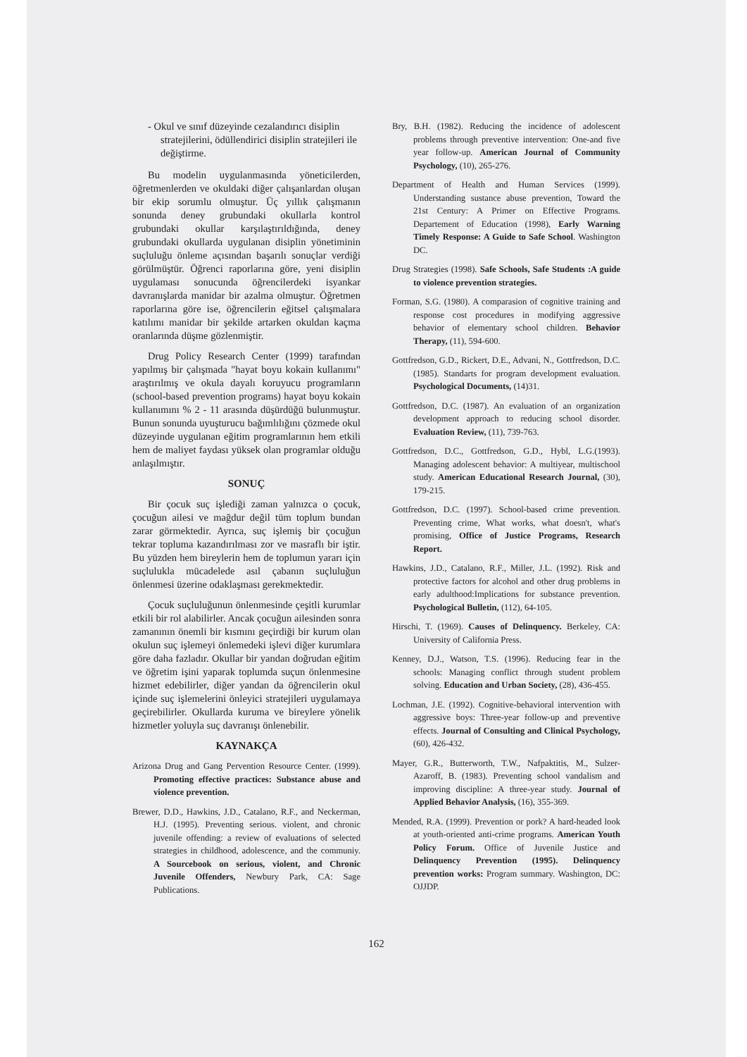- Okul ve sınıf düzeyinde cezalandırıcı disiplin stratejilerini, ödüllendirici disiplin stratejileri ile değiştirme.
Bu modelin uygulanmasında yöneticilerden, öğretmenlerden ve okuldaki diğer çalışanlardan oluşan bir ekip sorumlu olmuştur. Üç yıllık çalışmanın sonunda deney grubundaki okullarla kontrol grubundaki okullar karşılaştırıldığında, deney grubundaki okullarda uygulanan disiplin yönetiminin suçluluğu önleme açısından başarılı sonuçlar verdiği görülmüştür. Öğrenci raporlarına göre, yeni disiplin uygulaması sonucunda öğrencilerdeki isyankar davranışlarda manidar bir azalma olmuştur. Öğretmen raporlarına göre ise, öğrencilerin eğitsel çalışmalara katılımı manidar bir şekilde artarken okuldan kaçma oranlarında düşme gözlenmiştir.
Drug Policy Research Center (1999) tarafından yapılmış bir çalışmada "hayat boyu kokain kullanımı" araştırılmış ve okula dayalı koruyucu programların (school-based prevention programs) hayat boyu kokain kullanımını % 2 - 11 arasında düşürdüğü bulunmuştur. Bunun sonunda uyuşturucu bağımlılığını çözmede okul düzeyinde uygulanan eğitim programlarının hem etkili hem de maliyet faydası yüksek olan programlar olduğu anlaşılmıştır.
SONUÇ
Bir çocuk suç işlediği zaman yalnızca o çocuk, çocuğun ailesi ve mağdur değil tüm toplum bundan zarar görmektedir. Ayrıca, suç işlemiş bir çocuğun tekrar topluma kazandırılması zor ve masraflı bir iştir. Bu yüzden hem bireylerin hem de toplumun yararı için suçlulukla mücadelede asıl çabanın suçluluğun önlenmesi üzerine odaklaşması gerekmektedir.
Çocuk suçluluğunun önlenmesinde çeşitli kurumlar etkili bir rol alabilirler. Ancak çocuğun ailesinden sonra zamanının önemli bir kısmını geçirdiği bir kurum olan okulun suç işlemeyi önlemedeki işlevi diğer kurumlara göre daha fazladır. Okullar bir yandan doğrudan eğitim ve öğretim işini yaparak toplumda suçun önlenmesine hizmet edebilirler, diğer yandan da öğrencilerin okul içinde suç işlemelerini önleyici stratejileri uygulamaya geçirebilirler. Okullarda kuruma ve bireylere yönelik hizmetler yoluyla suç davranışı önlenebilir.
KAYNAKÇA
Arizona Drug and Gang Pervention Resource Center. (1999). Promoting effective practices: Substance abuse and violence prevention.
Brewer, D.D., Hawkins, J.D., Catalano, R.F., and Neckerman, H.J. (1995). Preventing serious. violent, and chronic juvenile offending: a review of evaluations of selected strategies in childhood, adolescence, and the communiy. A Sourcebook on serious, violent, and Chronic Juvenile Offenders, Newbury Park, CA: Sage Publications.
Bry, B.H. (1982). Reducing the incidence of adolescent problems through preventive intervention: One-and five year follow-up. American Journal of Community Psychology, (10), 265-276.
Department of Health and Human Services (1999). Understanding sustance abuse prevention, Toward the 21st Century: A Primer on Effective Programs. Departement of Education (1998), Early Warning Timely Response: A Guide to Safe School. Washington DC.
Drug Strategies (1998). Safe Schools, Safe Students :A guide to violence prevention strategies.
Forman, S.G. (1980). A comparasion of cognitive training and response cost procedures in modifying aggressive behavior of elementary school children. Behavior Therapy, (11), 594-600.
Gottfredson, G.D., Rickert, D.E., Advani, N., Gottfredson, D.C. (1985). Standarts for program development evaluation. Psychological Documents, (14)31.
Gottfredson, D.C. (1987). An evaluation of an organization development approach to reducing school disorder. Evaluation Review, (11), 739-763.
Gottfredson, D.C., Gottfredson, G.D., Hybl, L.G.(1993). Managing adolescent behavior: A multiyear, multischool study. American Educational Research Journal, (30), 179-215.
Gottfredson, D.C. (1997). School-based crime prevention. Preventing crime, What works, what doesn't, what's promising, Office of Justice Programs, Research Report.
Hawkins, J.D., Catalano, R.F., Miller, J.L. (1992). Risk and protective factors for alcohol and other drug problems in early adulthood:Implications for substance prevention. Psychological Bulletin, (112), 64-105.
Hirschi, T. (1969). Causes of Delinquency. Berkeley, CA: University of California Press.
Kenney, D.J., Watson, T.S. (1996). Reducing fear in the schools: Managing conflict through student problem solving. Education and Urban Society, (28), 436-455.
Lochman, J.E. (1992). Cognitive-behavioral intervention with aggressive boys: Three-year follow-up and preventive effects. Journal of Consulting and Clinical Psychology, (60), 426-432.
Mayer, G.R., Butterworth, T.W., Nafpaktitis, M., Sulzer-Azaroff, B. (1983). Preventing school vandalism and improving discipline: A three-year study. Journal of Applied Behavior Analysis, (16), 355-369.
Mended, R.A. (1999). Prevention or pork? A hard-headed look at youth-oriented anti-crime programs. American Youth Policy Forum. Office of Juvenile Justice and Delinquency Prevention (1995). Delinquency prevention works: Program summary. Washington, DC: OJJDP.
162